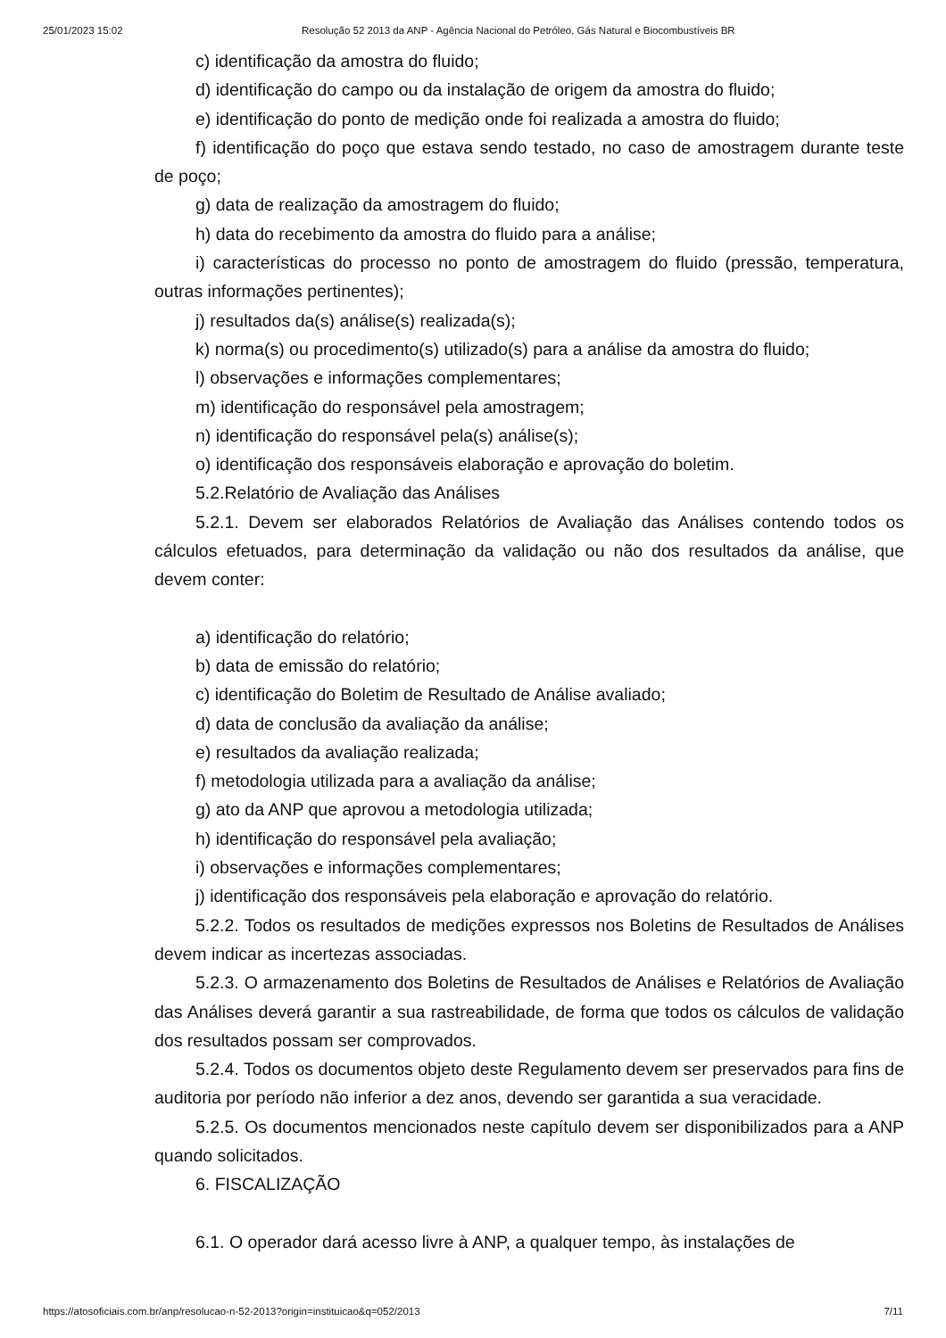25/01/2023 15:02 Resolução 52 2013 da ANP - Agência Nacional do Petróleo, Gás Natural e Biocombustíveis BR
c) identificação da amostra do fluido;
d) identificação do campo ou da instalação de origem da amostra do fluido;
e) identificação do ponto de medição onde foi realizada a amostra do fluido;
f) identificação do poço que estava sendo testado, no caso de amostragem durante teste de poço;
g) data de realização da amostragem do fluido;
h) data do recebimento da amostra do fluido para a análise;
i) características do processo no ponto de amostragem do fluido (pressão, temperatura, outras informações pertinentes);
j) resultados da(s) análise(s) realizada(s);
k) norma(s) ou procedimento(s) utilizado(s) para a análise da amostra do fluido;
l) observações e informações complementares;
m) identificação do responsável pela amostragem;
n) identificação do responsável pela(s) análise(s);
o) identificação dos responsáveis elaboração e aprovação do boletim.
5.2.Relatório de Avaliação das Análises
5.2.1. Devem ser elaborados Relatórios de Avaliação das Análises contendo todos os cálculos efetuados, para determinação da validação ou não dos resultados da análise, que devem conter:
a) identificação do relatório;
b) data de emissão do relatório;
c) identificação do Boletim de Resultado de Análise avaliado;
d) data de conclusão da avaliação da análise;
e) resultados da avaliação realizada;
f) metodologia utilizada para a avaliação da análise;
g) ato da ANP que aprovou a metodologia utilizada;
h) identificação do responsável pela avaliação;
i) observações e informações complementares;
j) identificação dos responsáveis pela elaboração e aprovação do relatório.
5.2.2. Todos os resultados de medições expressos nos Boletins de Resultados de Análises devem indicar as incertezas associadas.
5.2.3. O armazenamento dos Boletins de Resultados de Análises e Relatórios de Avaliação das Análises deverá garantir a sua rastreabilidade, de forma que todos os cálculos de validação dos resultados possam ser comprovados.
5.2.4. Todos os documentos objeto deste Regulamento devem ser preservados para fins de auditoria por período não inferior a dez anos, devendo ser garantida a sua veracidade.
5.2.5. Os documentos mencionados neste capítulo devem ser disponibilizados para a ANP quando solicitados.
6. FISCALIZAÇÃO
6.1. O operador dará acesso livre à ANP, a qualquer tempo, às instalações de
https://atosoficiais.com.br/anp/resolucao-n-52-2013?origin=instituicao&q=052/2013 7/11